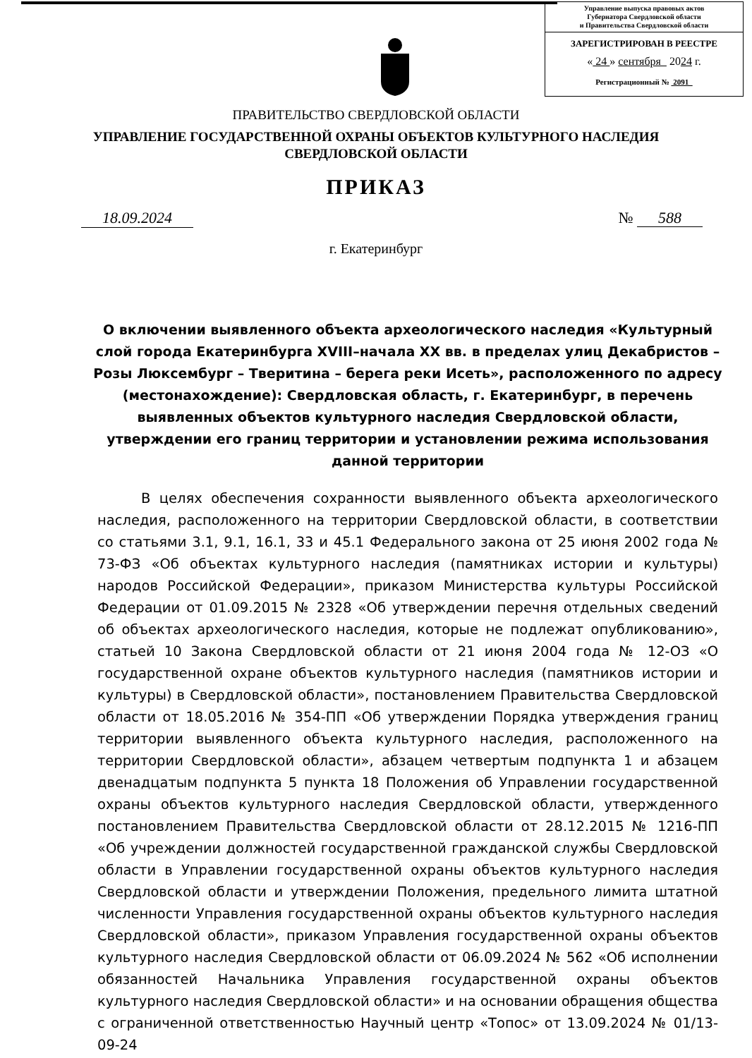Управление выпуска правовых актов
Губернатора Свердловской области
и Правительства Свердловской области
ЗАРЕГИСТРИРОВАН В РЕЕСТРЕ
« 24 » сентября 2024 г.
Регистрационный № 2091
ПРАВИТЕЛЬСТВО СВЕРДЛОВСКОЙ ОБЛАСТИ
УПРАВЛЕНИЕ ГОСУДАРСТВЕННОЙ ОХРАНЫ ОБЪЕКТОВ КУЛЬТУРНОГО НАСЛЕДИЯ
СВЕРДЛОВСКОЙ ОБЛАСТИ
ПРИКАЗ
18.09.2024 № 588
г. Екатеринбург
О включении выявленного объекта археологического наследия «Культурный слой города Екатеринбурга XVIII–начала XX вв. в пределах улиц Декабристов – Розы Люксембург – Тверитина – берега реки Исеть», расположенного по адресу (местонахождение): Свердловская область, г. Екатеринбург, в перечень выявленных объектов культурного наследия Свердловской области, утверждении его границ территории и установлении режима использования данной территории
В целях обеспечения сохранности выявленного объекта археологического наследия, расположенного на территории Свердловской области, в соответствии со статьями 3.1, 9.1, 16.1, 33 и 45.1 Федерального закона от 25 июня 2002 года № 73-ФЗ «Об объектах культурного наследия (памятниках истории и культуры) народов Российской Федерации», приказом Министерства культуры Российской Федерации от 01.09.2015 № 2328 «Об утверждении перечня отдельных сведений об объектах археологического наследия, которые не подлежат опубликованию», статьей 10 Закона Свердловской области от 21 июня 2004 года № 12-ОЗ «О государственной охране объектов культурного наследия (памятников истории и культуры) в Свердловской области», постановлением Правительства Свердловской области от 18.05.2016 № 354-ПП «Об утверждении Порядка утверждения границ территории выявленного объекта культурного наследия, расположенного на территории Свердловской области», абзацем четвертым подпункта 1 и абзацем двенадцатым подпункта 5 пункта 18 Положения об Управлении государственной охраны объектов культурного наследия Свердловской области, утвержденного постановлением Правительства Свердловской области от 28.12.2015 № 1216-ПП «Об учреждении должностей государственной гражданской службы Свердловской области в Управлении государственной охраны объектов культурного наследия Свердловской области и утверждении Положения, предельного лимита штатной численности Управления государственной охраны объектов культурного наследия Свердловской области», приказом Управления государственной охраны объектов культурного наследия Свердловской области от 06.09.2024 № 562 «Об исполнении обязанностей Начальника Управления государственной охраны объектов культурного наследия Свердловской области» и на основании обращения общества с ограниченной ответственностью Научный центр «Топос» от 13.09.2024 № 01/13-09-24